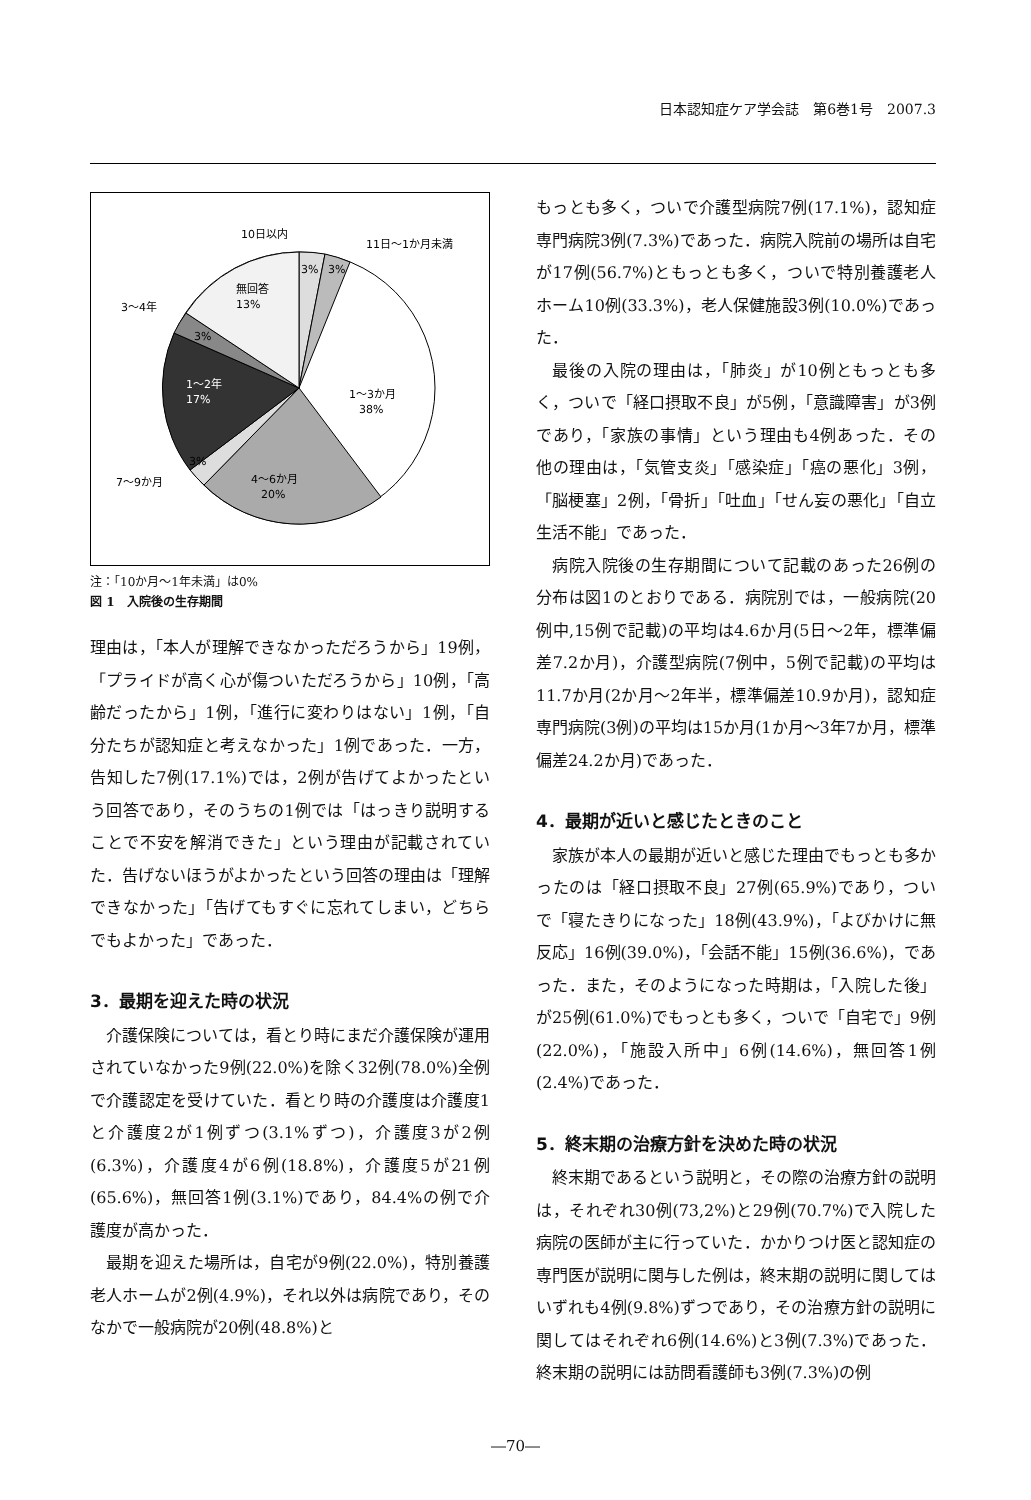日本認知症ケア学会誌　第6巻1号　2007.3
10日以内
11日～1か月未満
3%
3%
無回答
13%
3～4年
3%
1～2年
17%
1～3か月
38%
7～9か月
3%
4～6か月
20%
注：「10か月～1年未満」は0%
図 1　入院後の生存期間
理由は，「本人が理解できなかっただろうから」19例，「プライドが高く心が傷ついただろうから」10例，「高齢だったから」1例，「進行に変わりはない」1例，「自分たちが認知症と考えなかった」1例であった．一方，告知した7例(17.1%)では，2例が告げてよかったという回答であり，そのうちの1例では「はっきり説明することで不安を解消できた」という理由が記載されていた．告げないほうがよかったという回答の理由は「理解できなかった」「告げてもすぐに忘れてしまい，どちらでもよかった」であった．
3．最期を迎えた時の状況
介護保険については，看とり時にまだ介護保険が運用されていなかった9例(22.0%)を除く32例(78.0%)全例で介護認定を受けていた．看とり時の介護度は介護度1と介護度2が1例ずつ(3.1%ずつ)，介護度3が2例(6.3%)，介護度4が6例(18.8%)，介護度5が21例(65.6%)，無回答1例(3.1%)であり，84.4%の例で介護度が高かった．
最期を迎えた場所は，自宅が9例(22.0%)，特別養護老人ホームが2例(4.9%)，それ以外は病院であり，そのなかで一般病院が20例(48.8%)と
もっとも多く，ついで介護型病院7例(17.1%)，認知症専門病院3例(7.3%)であった．病院入院前の場所は自宅が17例(56.7%)ともっとも多く，ついで特別養護老人ホーム10例(33.3%)，老人保健施設3例(10.0%)であった．
最後の入院の理由は，「肺炎」が10例ともっとも多く，ついで「経口摂取不良」が5例，「意識障害」が3例であり，「家族の事情」という理由も4例あった．その他の理由は，「気管支炎」「感染症」「癌の悪化」3例，「脳梗塞」2例，「骨折」「吐血」「せん妄の悪化」「自立生活不能」であった．
病院入院後の生存期間について記載のあった26例の分布は図1のとおりである．病院別では，一般病院(20例中,15例で記載)の平均は4.6か月(5日～2年，標準偏差7.2か月)，介護型病院(7例中，5例で記載)の平均は11.7か月(2か月～2年半，標準偏差10.9か月)，認知症専門病院(3例)の平均は15か月(1か月～3年7か月，標準偏差24.2か月)であった．
4．最期が近いと感じたときのこと
家族が本人の最期が近いと感じた理由でもっとも多かったのは「経口摂取不良」27例(65.9%)であり，ついで「寝たきりになった」18例(43.9%)，「よびかけに無反応」16例(39.0%)，「会話不能」15例(36.6%)，であった．また，そのようになった時期は，「入院した後」が25例(61.0%)でもっとも多く，ついで「自宅で」9例(22.0%)，「施設入所中」6例(14.6%)，無回答1例(2.4%)であった．
5．終末期の治療方針を決めた時の状況
終末期であるという説明と，その際の治療方針の説明は，それぞれ30例(73,2%)と29例(70.7%)で入院した病院の医師が主に行っていた．かかりつけ医と認知症の専門医が説明に関与した例は，終末期の説明に関してはいずれも4例(9.8%)ずつであり，その治療方針の説明に関してはそれぞれ6例(14.6%)と3例(7.3%)であった．終末期の説明には訪問看護師も3例(7.3%)の例
―70―